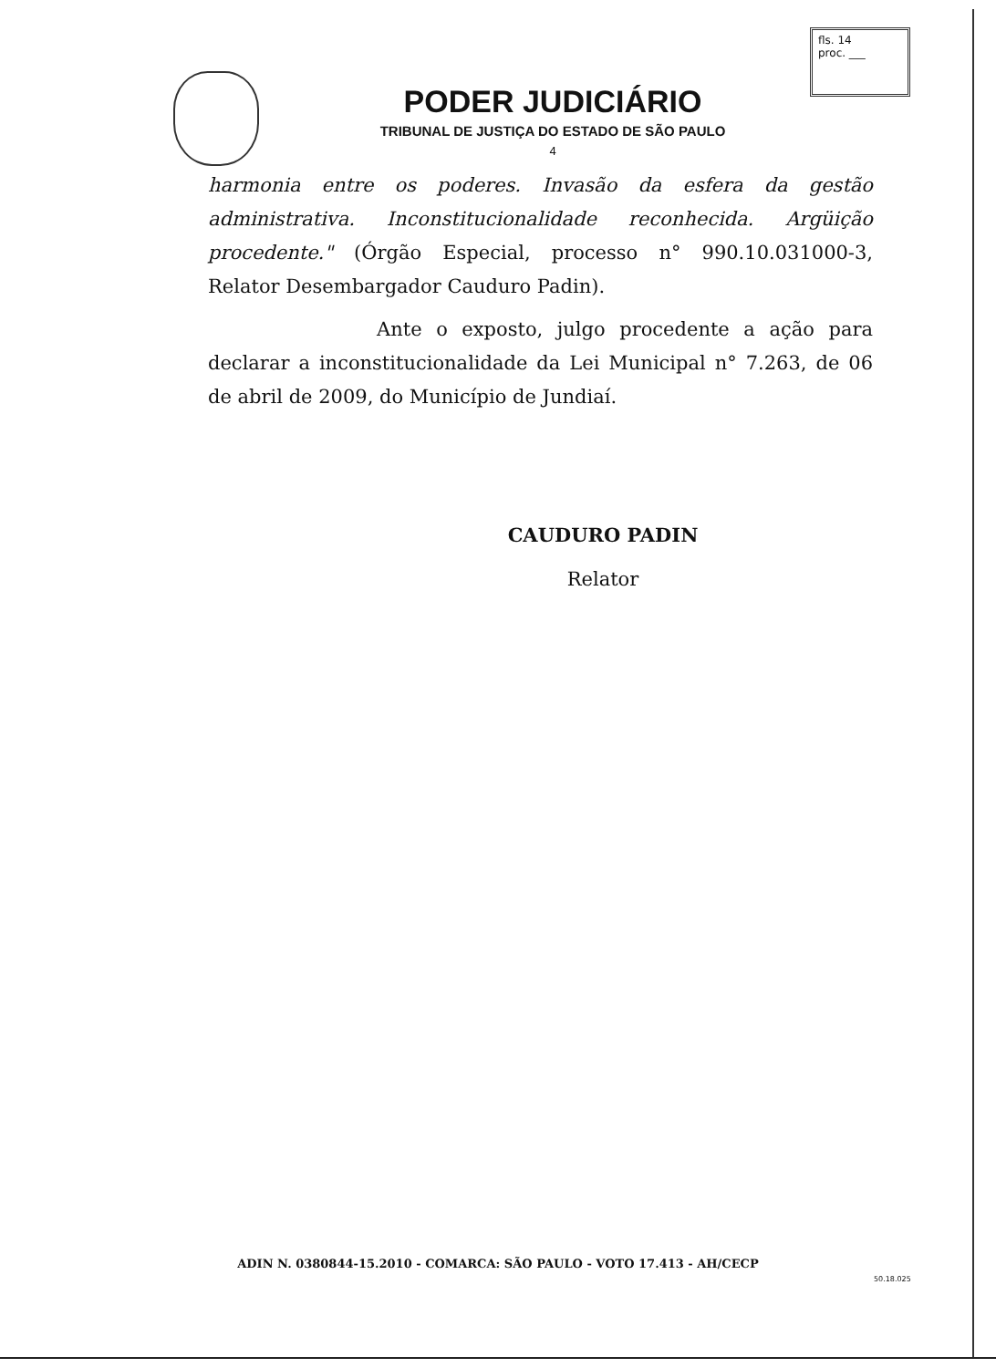fls. 14
proc. ___
PODER JUDICIÁRIO
TRIBUNAL DE JUSTIÇA DO ESTADO DE SÃO PAULO
4
harmonia entre os poderes. Invasão da esfera da gestão administrativa. Inconstitucionalidade reconhecida. Argüição procedente." (Órgão Especial, processo n° 990.10.031000-3, Relator Desembargador Cauduro Padin).
Ante o exposto, julgo procedente a ação para declarar a inconstitucionalidade da Lei Municipal n° 7.263, de 06 de abril de 2009, do Município de Jundiaí.
CAUDURO PADIN
Relator
ADIN N. 0380844-15.2010 - COMARCA: SÃO PAULO - VOTO 17.413 - AH/CECP
50.18.025